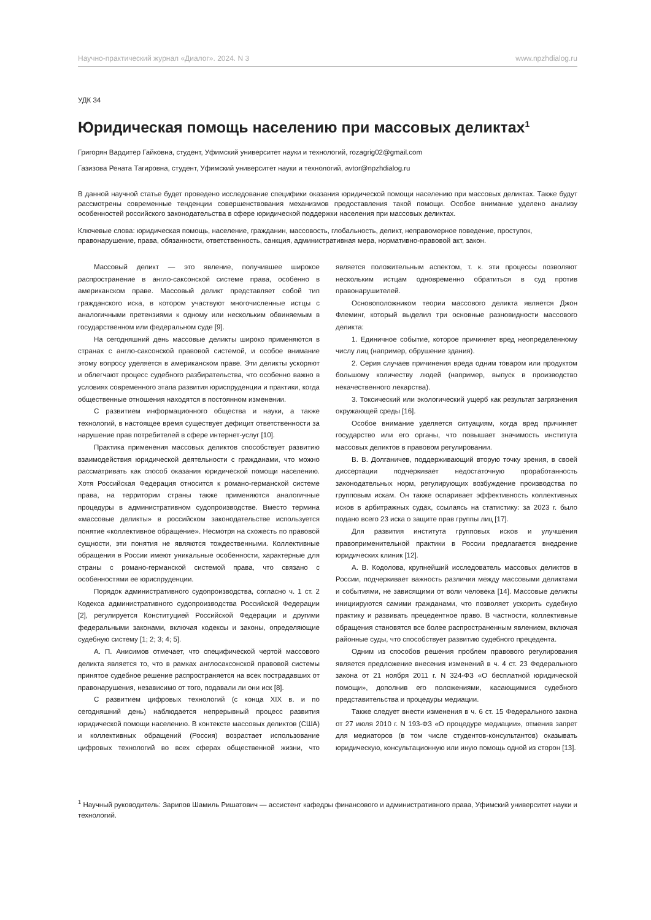Научно-практический журнал «Диалог». 2024. N 3 www.npzhdialog.ru
УДК 34
Юридическая помощь населению при массовых деликтах<sup>1</sup>
Григорян Вардитер Гайковна, студент, Уфимский университет науки и технологий, rozagrig02@gmail.com
Газизова Рената Тагировна, студент, Уфимский университет науки и технологий, avtor@npzhdialog.ru
В данной научной статье будет проведено исследование специфики оказания юридической помощи населению при массовых деликтах. Также будут рассмотрены современные тенденции совершенствования механизмов предоставления такой помощи. Особое внимание уделено анализу особенностей российского законодательства в сфере юридической поддержки населения при массовых деликтах.
Ключевые слова: юридическая помощь, население, гражданин, массовость, глобальность, деликт, неправомерное поведение, проступок, правонарушение, права, обязанности, ответственность, санкция, административная мера, нормативно-правовой акт, закон.
Массовый деликт — это явление, получившее широкое распространение в англо-саксонской системе права, особенно в американском праве. Массовый деликт представляет собой тип гражданского иска, в котором участвуют многочисленные истцы с аналогичными претензиями к одному или нескольким обвиняемым в государственном или федеральном суде [9].
На сегодняшний день массовые деликты широко применяются в странах с англо-саксонской правовой системой, и особое внимание этому вопросу уделяется в американском праве. Эти деликты ускоряют и облегчают процесс судебного разбирательства, что особенно важно в условиях современного этапа развития юриспруденции и практики, когда общественные отношения находятся в постоянном изменении.
С развитием информационного общества и науки, а также технологий, в настоящее время существует дефицит ответственности за нарушение прав потребителей в сфере интернет-услуг [10].
Практика применения массовых деликтов способствует развитию взаимодействия юридической деятельности с гражданами, что можно рассматривать как способ оказания юридической помощи населению. Хотя Российская Федерация относится к романо-германской системе права, на территории страны также применяются аналогичные процедуры в административном судопроизводстве. Вместо термина «массовые деликты» в российском законодательстве используется понятие «коллективное обращение». Несмотря на схожесть по правовой сущности, эти понятия не являются тождественными. Коллективные обращения в России имеют уникальные особенности, характерные для страны с романо-германской системой права, что связано с особенностями ее юриспруденции.
Порядок административного судопроизводства, согласно ч. 1 ст. 2 Кодекса административного судопроизводства Российской Федерации [2], регулируется Конституцией Российской Федерации и другими федеральными законами, включая кодексы и законы, определяющие судебную систему [1; 2; 3; 4; 5].
А. П. Анисимов отмечает, что специфической чертой массового деликта является то, что в рамках англосаксонской правовой системы принятое судебное решение распространяется на всех пострадавших от правонарушения, независимо от того, подавали ли они иск [8].
С развитием цифровых технологий (с конца XIX в. и по сегодняшний день) наблюдается непрерывный процесс развития юридической помощи населению. В контексте массовых деликтов (США) и коллективных обращений (Россия) возрастает использование цифровых технологий во всех сферах общественной жизни, что является положительным аспектом, т. к. эти процессы позволяют нескольким истцам одновременно обратиться в суд против правонарушителей.
Основоположником теории массового деликта является Джон Флеминг, который выделил три основные разновидности массового деликта:
1. Единичное событие, которое причиняет вред неопределенному числу лиц (например, обрушение здания).
2. Серия случаев причинения вреда одним товаром или продуктом большому количеству людей (например, выпуск в производство некачественного лекарства).
3. Токсический или экологический ущерб как результат загрязнения окружающей среды [16].
Особое внимание уделяется ситуациям, когда вред причиняет государство или его органы, что повышает значимость института массовых деликтов в правовом регулировании.
В. В. Долганичев, поддерживающий вторую точку зрения, в своей диссертации подчеркивает недостаточную проработанность законодательных норм, регулирующих возбуждение производства по групповым искам. Он также оспаривает эффективность коллективных исков в арбитражных судах, ссылаясь на статистику: за 2023 г. было подано всего 23 иска о защите прав группы лиц [17].
Для развития института групповых исков и улучшения правоприменительной практики в России предлагается внедрение юридических клиник [12].
А. В. Кодолова, крупнейший исследователь массовых деликтов в России, подчеркивает важность различия между массовыми деликтами и событиями, не зависящими от воли человека [14]. Массовые деликты инициируются самими гражданами, что позволяет ускорить судебную практику и развивать прецедентное право. В частности, коллективные обращения становятся все более распространенным явлением, включая районные суды, что способствует развитию судебного прецедента.
Одним из способов решения проблем правового регулирования является предложение внесения изменений в ч. 4 ст. 23 Федерального закона от 21 ноября 2011 г. N 324-ФЗ «О бесплатной юридической помощи», дополнив его положениями, касающимися судебного представительства и процедуры медиации.
Также следует внести изменения в ч. 6 ст. 15 Федерального закона от 27 июля 2010 г. N 193-ФЗ «О процедуре медиации», отменив запрет для медиаторов (в том числе студентов-консультантов) оказывать юридическую, консультационную или иную помощь одной из сторон [13].
<sup>1</sup> Научный руководитель: Зарипов Шамиль Ришатович — ассистент кафедры финансового и административного права, Уфимский университет науки и технологий.